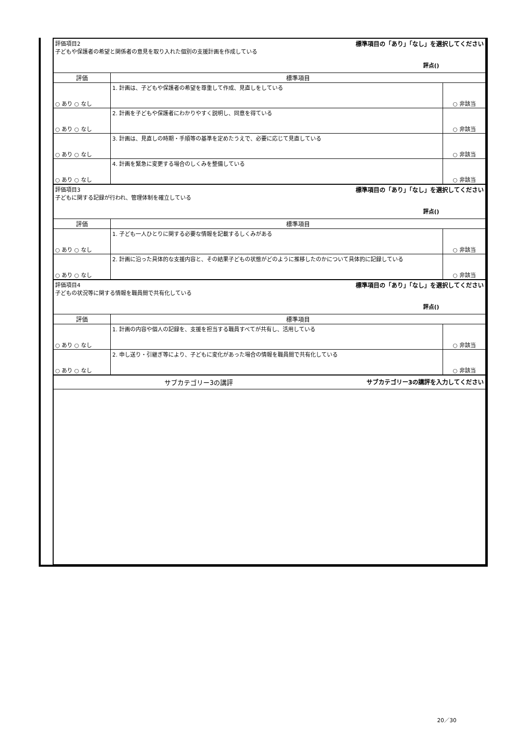| 標準項目の「あり」「なし」を選択してください 評価項目2 子どもや保護者の希望と関係者の意見を取り入れた個別の支援計画を作成している 評点() | | |
| 評価 | 標準項目 | |
| ○ あり ○ なし | 1. 計画は、子どもや保護者の希望を尊重して作成、見直しをしている | ○ 非該当 |
| ○ あり ○ なし | 2. 計画を子どもや保護者にわかりやすく説明し、同意を得ている | ○ 非該当 |
| ○ あり ○ なし | 3. 計画は、見直しの時期・手順等の基準を定めたうえで、必要に応じて見直している | ○ 非該当 |
| ○ あり ○ なし | 4. 計画を緊急に変更する場合のしくみを整備している | ○ 非該当 |
| 標準項目の「あり」「なし」を選択してください 評価項目3 子どもに関する記録が行われ、管理体制を確立している 評点() | | |
| 評価 | 標準項目 | |
| ○ あり ○ なし | 1. 子ども一人ひとりに関する必要な情報を記載するしくみがある | ○ 非該当 |
| ○ あり ○ なし | 2. 計画に沿った具体的な支援内容と、その結果子どもの状態がどのように推移したのかについて具体的に記録している | ○ 非該当 |
| 標準項目の「あり」「なし」を選択してください 評価項目4 子どもの状況等に関する情報を職員間で共有化している 評点() | | |
| 評価 | 標準項目 | |
| ○ あり ○ なし | 1. 計画の内容や個人の記録を、支援を担当する職員すべてが共有し、活用している | ○ 非該当 |
| ○ あり ○ なし | 2. 申し送り・引継ぎ等により、子どもに変化があった場合の情報を職員間で共有化している | ○ 非該当 |
| サブカテゴリー3の講評を入力してください サブカテゴリー3の講評 | | |
20／30